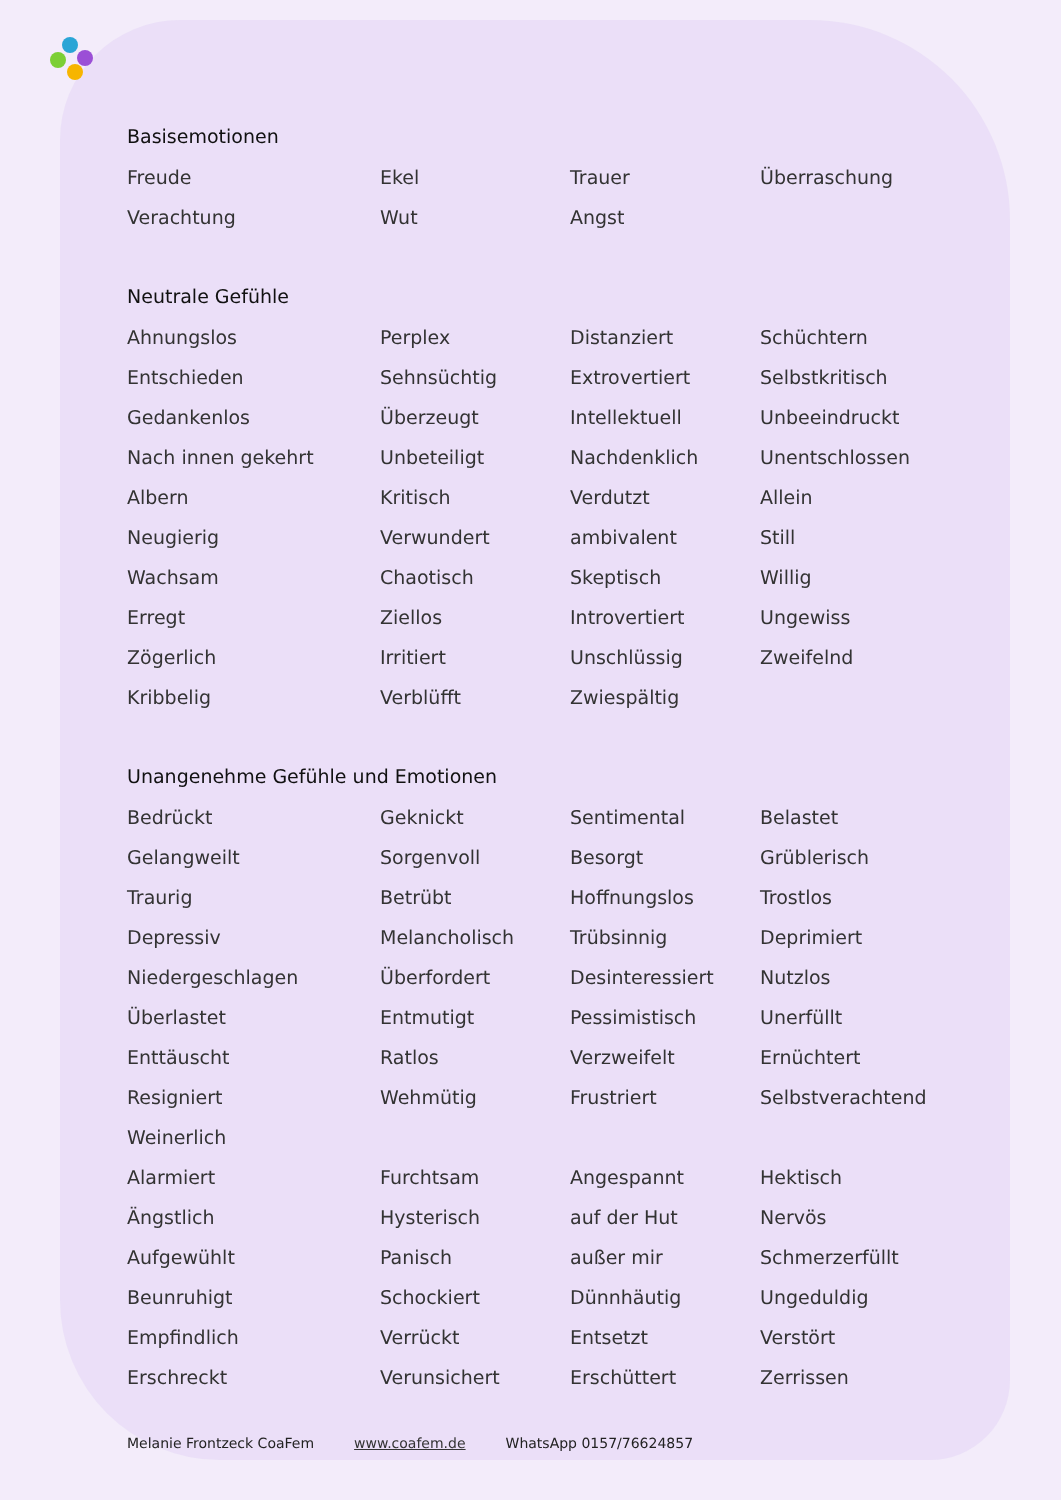Basisemotionen
| Freude | Ekel | Trauer | Überraschung |
| Verachtung | Wut | Angst | |
Neutrale Gefühle
| Ahnungslos | Perplex | Distanziert | Schüchtern |
| Entschieden | Sehnsüchtig | Extrovertiert | Selbstkritisch |
| Gedankenlos | Überzeugt | Intellektuell | Unbeeindruckt |
| Nach innen gekehrt | Unbeteiligt | Nachdenklich | Unentschlossen |
| Albern | Kritisch | Verdutzt | Allein |
| Neugierig | Verwundert | ambivalent | Still |
| Wachsam | Chaotisch | Skeptisch | Willig |
| Erregt | Ziellos | Introvertiert | Ungewiss |
| Zögerlich | Irritiert | Unschlüssig | Zweifelnd |
| Kribbelig | Verblüfft | Zwiespältig | |
Unangenehme Gefühle und Emotionen
| Bedrückt | Geknickt | Sentimental | Belastet |
| Gelangweilt | Sorgenvoll | Besorgt | Grüblerisch |
| Traurig | Betrübt | Hoffnungslos | Trostlos |
| Depressiv | Melancholisch | Trübsinnig | Deprimiert |
| Niedergeschlagen | Überfordert | Desinteressiert | Nutzlos |
| Überlastet | Entmutigt | Pessimistisch | Unerfüllt |
| Enttäuscht | Ratlos | Verzweifelt | Ernüchtert |
| Resigniert | Wehmütig | Frustriert | Selbstverachtend |
| Weinerlich | | | |
| Alarmiert | Furchtsam | Angespannt | Hektisch |
| Ängstlich | Hysterisch | auf der Hut | Nervös |
| Aufgewühlt | Panisch | außer mir | Schmerzerfüllt |
| Beunruhigt | Schockiert | Dünnhäutig | Ungeduldig |
| Empfindlich | Verrückt | Entsetzt | Verstört |
| Erschreckt | Verunsichert | Erschüttert | Zerrissen |
Melanie Frontzeck CoaFem www.coafem.de WhatsApp 0157/76624857